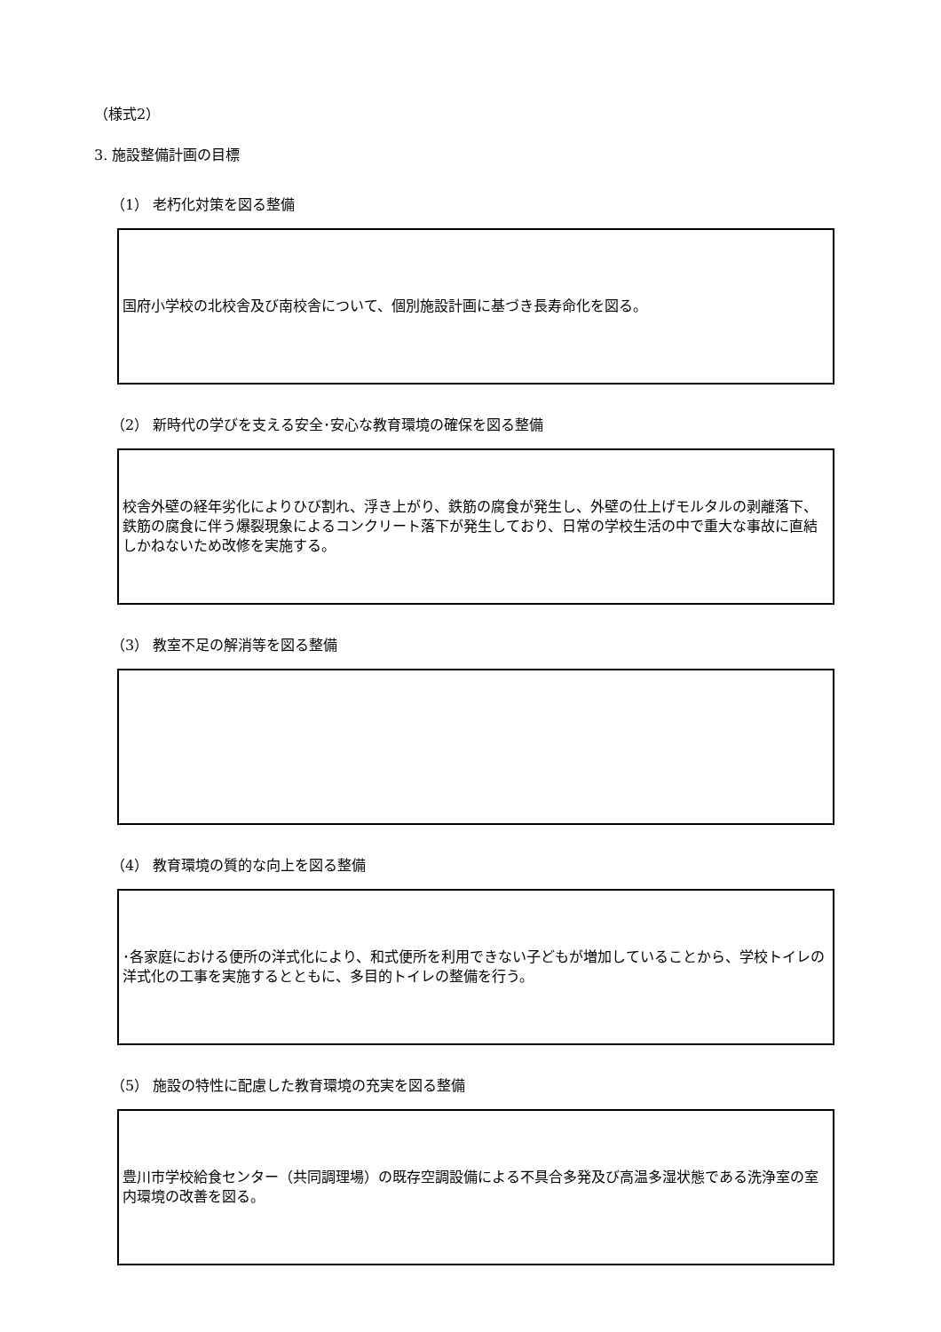（様式2）
3. 施設整備計画の目標
（1） 老朽化対策を図る整備
国府小学校の北校舎及び南校舎について、個別施設計画に基づき長寿命化を図る。
（2） 新時代の学びを支える安全･安心な教育環境の確保を図る整備
校舎外壁の経年劣化によりひび割れ、浮き上がり、鉄筋の腐食が発生し、外壁の仕上げモルタルの剥離落下、鉄筋の腐食に伴う爆裂現象によるコンクリート落下が発生しており、日常の学校生活の中で重大な事故に直結しかねないため改修を実施する。
（3） 教室不足の解消等を図る整備
（4） 教育環境の質的な向上を図る整備
･各家庭における便所の洋式化により、和式便所を利用できない子どもが増加していることから、学校トイレの洋式化の工事を実施するとともに、多目的トイレの整備を行う。
（5） 施設の特性に配慮した教育環境の充実を図る整備
豊川市学校給食センター（共同調理場）の既存空調設備による不具合多発及び高温多湿状態である洗浄室の室内環境の改善を図る。